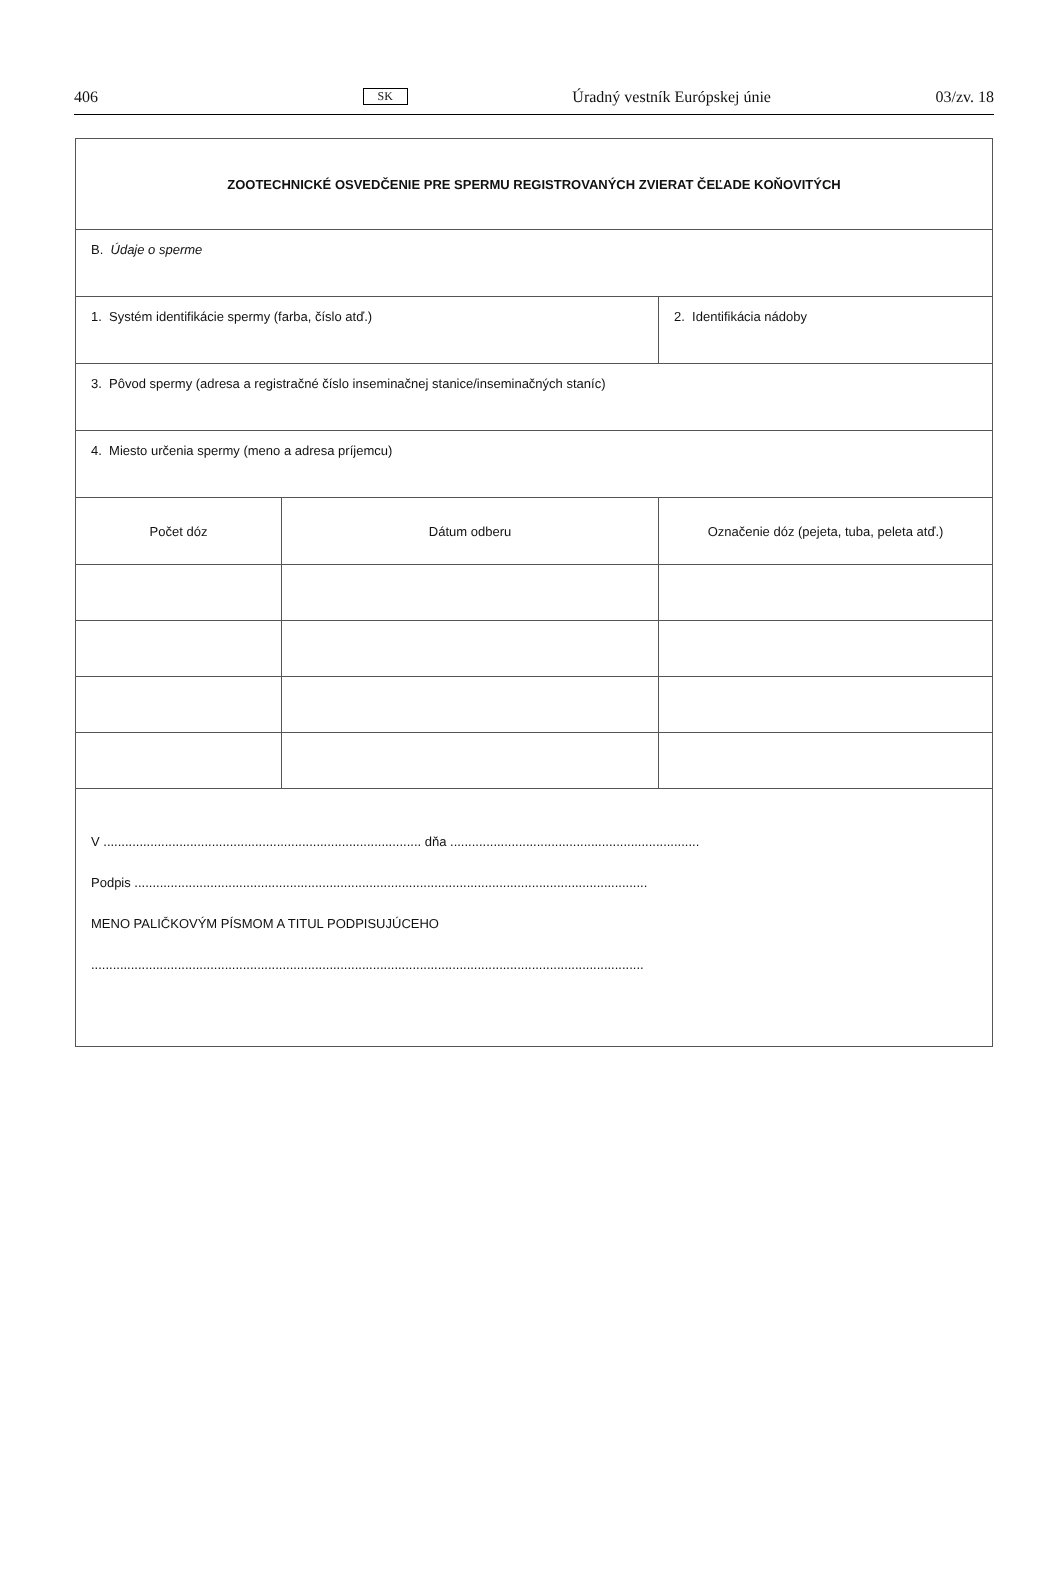406 SK Úradný vestník Európskej únie 03/zv. 18
| ZOOTECHNICKÉ OSVEDČENIE PRE SPERMU REGISTROVANÝCH ZVIERAT ČEĽADE KOŇOVITÝCH | | | |
| B. Údaje o sperme | | | |
| 1. Systém identifikácie spermy (farba, číslo atď.) | | 2. Identifikácia nádoby | |
| 3. Pôvod spermy (adresa a registračné číslo inseminačnej stanice/inseminačných staníc) | | | |
| 4. Miesto určenia spermy (meno a adresa príjemcu) | | | |
| Počet dóz | Dátum odberu | | Označenie dóz (pejeta, tuba, peleta atď.) |
| V ........................................................................................ dňa ..................................................................... Podpis .............................................................................................................................................. MENO PALIČKOVÝM PÍSMOM A TITUL PODPISUJÚCEHO ......................................................................................................................................................... | | | |